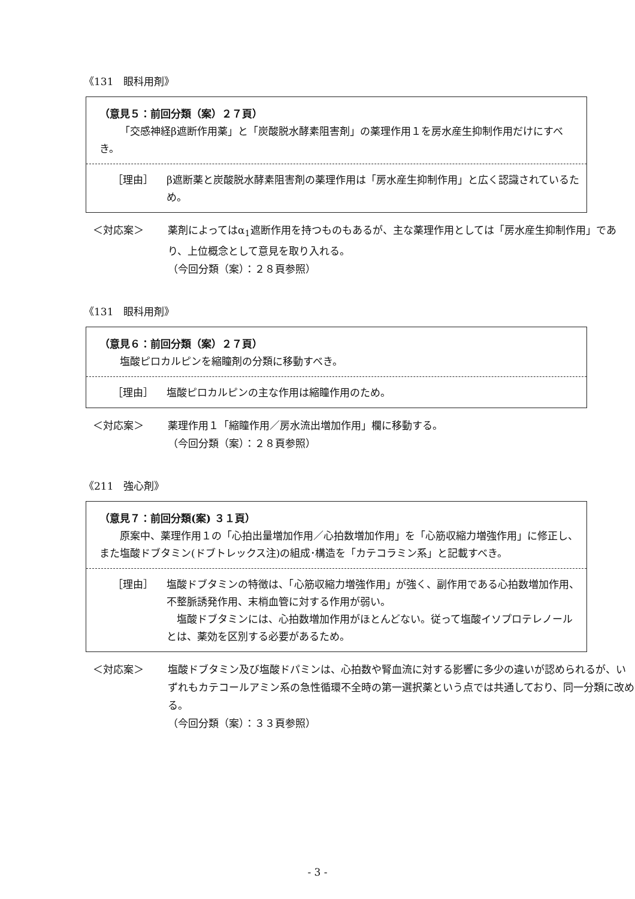《131　眼科用剤》
（意見５：前回分類（案）２７頁）
「交感神経β遮断作用薬」と「炭酸脱水酵素阻害剤」の薬理作用１を房水産生抑制作用だけにすべき。
［理由］ β遮断薬と炭酸脱水酵素阻害剤の薬理作用は「房水産生抑制作用」と広く認識されているため。
＜対応案＞ 薬剤によってはα<sub>1</sub>遮断作用を持つものもあるが、主な薬理作用としては「房水産生抑制作用」であり、上位概念として意見を取り入れる。
（今回分類（案）：２８頁参照）
《131　眼科用剤》
（意見６：前回分類（案）２７頁）
塩酸ピロカルピンを縮瞳剤の分類に移動すべき。
［理由］ 塩酸ピロカルピンの主な作用は縮瞳作用のため。
＜対応案＞ 薬理作用１「縮瞳作用／房水流出増加作用」欄に移動する。
（今回分類（案）：２８頁参照）
《211　強心剤》
（意見７：前回分類(案) ３１頁）
原案中、薬理作用１の「心拍出量増加作用／心拍数増加作用」を「心筋収縮力増強作用」に修正し、また塩酸ドブタミン(ドブトレックス注)の組成･構造を「カテコラミン系」と記載すべき。
［理由］ 塩酸ドブタミンの特徴は、「心筋収縮力増強作用」が強く、副作用である心拍数増加作用、不整脈誘発作用、末梢血管に対する作用が弱い。
　塩酸ドブタミンには、心拍数増加作用がほとんどない。従って塩酸イソプロテレノールとは、薬効を区別する必要があるため。
＜対応案＞ 塩酸ドブタミン及び塩酸ドパミンは、心拍数や腎血流に対する影響に多少の違いが認められるが、いずれもカテコールアミン系の急性循環不全時の第一選択薬という点では共通しており、同一分類に改める。
（今回分類（案）：３３頁参照）
- 3 -